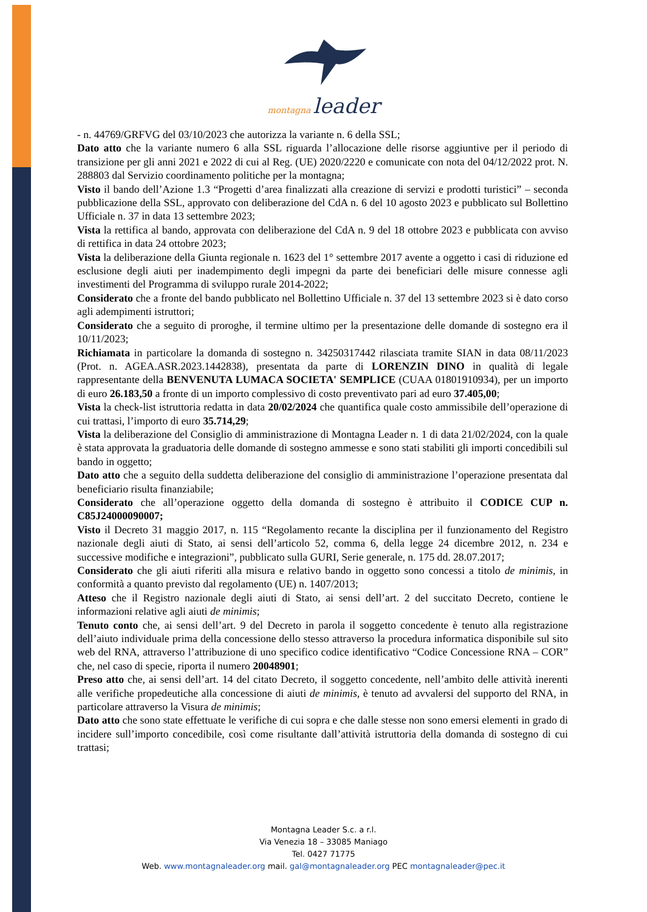montagna leader
- n. 44769/GRFVG del 03/10/2023 che autorizza la variante n. 6 della SSL;
Dato atto che la variante numero 6 alla SSL riguarda l’allocazione delle risorse aggiuntive per il periodo di transizione per gli anni 2021 e 2022 di cui al Reg. (UE) 2020/2220 e comunicate con nota del 04/12/2022 prot. N. 288803 dal Servizio coordinamento politiche per la montagna;
Visto il bando dell’Azione 1.3 “Progetti d’area finalizzati alla creazione di servizi e prodotti turistici” – seconda pubblicazione della SSL, approvato con deliberazione del CdA n. 6 del 10 agosto 2023 e pubblicato sul Bollettino Ufficiale n. 37 in data 13 settembre 2023;
Vista la rettifica al bando, approvata con deliberazione del CdA n. 9 del 18 ottobre 2023 e pubblicata con avviso di rettifica in data 24 ottobre 2023;
Vista la deliberazione della Giunta regionale n. 1623 del 1° settembre 2017 avente a oggetto i casi di riduzione ed esclusione degli aiuti per inadempimento degli impegni da parte dei beneficiari delle misure connesse agli investimenti del Programma di sviluppo rurale 2014-2022;
Considerato che a fronte del bando pubblicato nel Bollettino Ufficiale n. 37 del 13 settembre 2023 si è dato corso agli adempimenti istruttori;
Considerato che a seguito di proroghe, il termine ultimo per la presentazione delle domande di sostegno era il 10/11/2023;
Richiamata in particolare la domanda di sostegno n. 34250317442 rilasciata tramite SIAN in data 08/11/2023 (Prot. n. AGEA.ASR.2023.1442838), presentata da parte di LORENZIN DINO in qualità di legale rappresentante della BENVENUTA LUMACA SOCIETA' SEMPLICE (CUAA 01801910934), per un importo di euro 26.183,50 a fronte di un importo complessivo di costo preventivato pari ad euro 37.405,00;
Vista la check-list istruttoria redatta in data 20/02/2024 che quantifica quale costo ammissibile dell’operazione di cui trattasi, l’importo di euro 35.714,29;
Vista la deliberazione del Consiglio di amministrazione di Montagna Leader n. 1 di data 21/02/2024, con la quale è stata approvata la graduatoria delle domande di sostegno ammesse e sono stati stabiliti gli importi concedibili sul bando in oggetto;
Dato atto che a seguito della suddetta deliberazione del consiglio di amministrazione l’operazione presentata dal beneficiario risulta finanziabile;
Considerato che all’operazione oggetto della domanda di sostegno è attribuito il CODICE CUP n. C85J24000090007;
Visto il Decreto 31 maggio 2017, n. 115 “Regolamento recante la disciplina per il funzionamento del Registro nazionale degli aiuti di Stato, ai sensi dell’articolo 52, comma 6, della legge 24 dicembre 2012, n. 234 e successive modifiche e integrazioni”, pubblicato sulla GURI, Serie generale, n. 175 dd. 28.07.2017;
Considerato che gli aiuti riferiti alla misura e relativo bando in oggetto sono concessi a titolo de minimis, in conformità a quanto previsto dal regolamento (UE) n. 1407/2013;
Atteso che il Registro nazionale degli aiuti di Stato, ai sensi dell’art. 2 del succitato Decreto, contiene le informazioni relative agli aiuti de minimis;
Tenuto conto che, ai sensi dell’art. 9 del Decreto in parola il soggetto concedente è tenuto alla registrazione dell’aiuto individuale prima della concessione dello stesso attraverso la procedura informatica disponibile sul sito web del RNA, attraverso l’attribuzione di uno specifico codice identificativo “Codice Concessione RNA – COR” che, nel caso di specie, riporta il numero 20048901;
Preso atto che, ai sensi dell’art. 14 del citato Decreto, il soggetto concedente, nell’ambito delle attività inerenti alle verifiche propedeutiche alla concessione di aiuti de minimis, è tenuto ad avvalersi del supporto del RNA, in particolare attraverso la Visura de minimis;
Dato atto che sono state effettuate le verifiche di cui sopra e che dalle stesse non sono emersi elementi in grado di incidere sull’importo concedibile, così come risultante dall’attività istruttoria della domanda di sostegno di cui trattasi;
Montagna Leader S.c. a r.l.
Via Venezia 18 – 33085 Maniago
Tel. 0427 71775
Web. www.montagnaleader.org mail. gal@montagnaleader.org PEC montagnaleader@pec.it